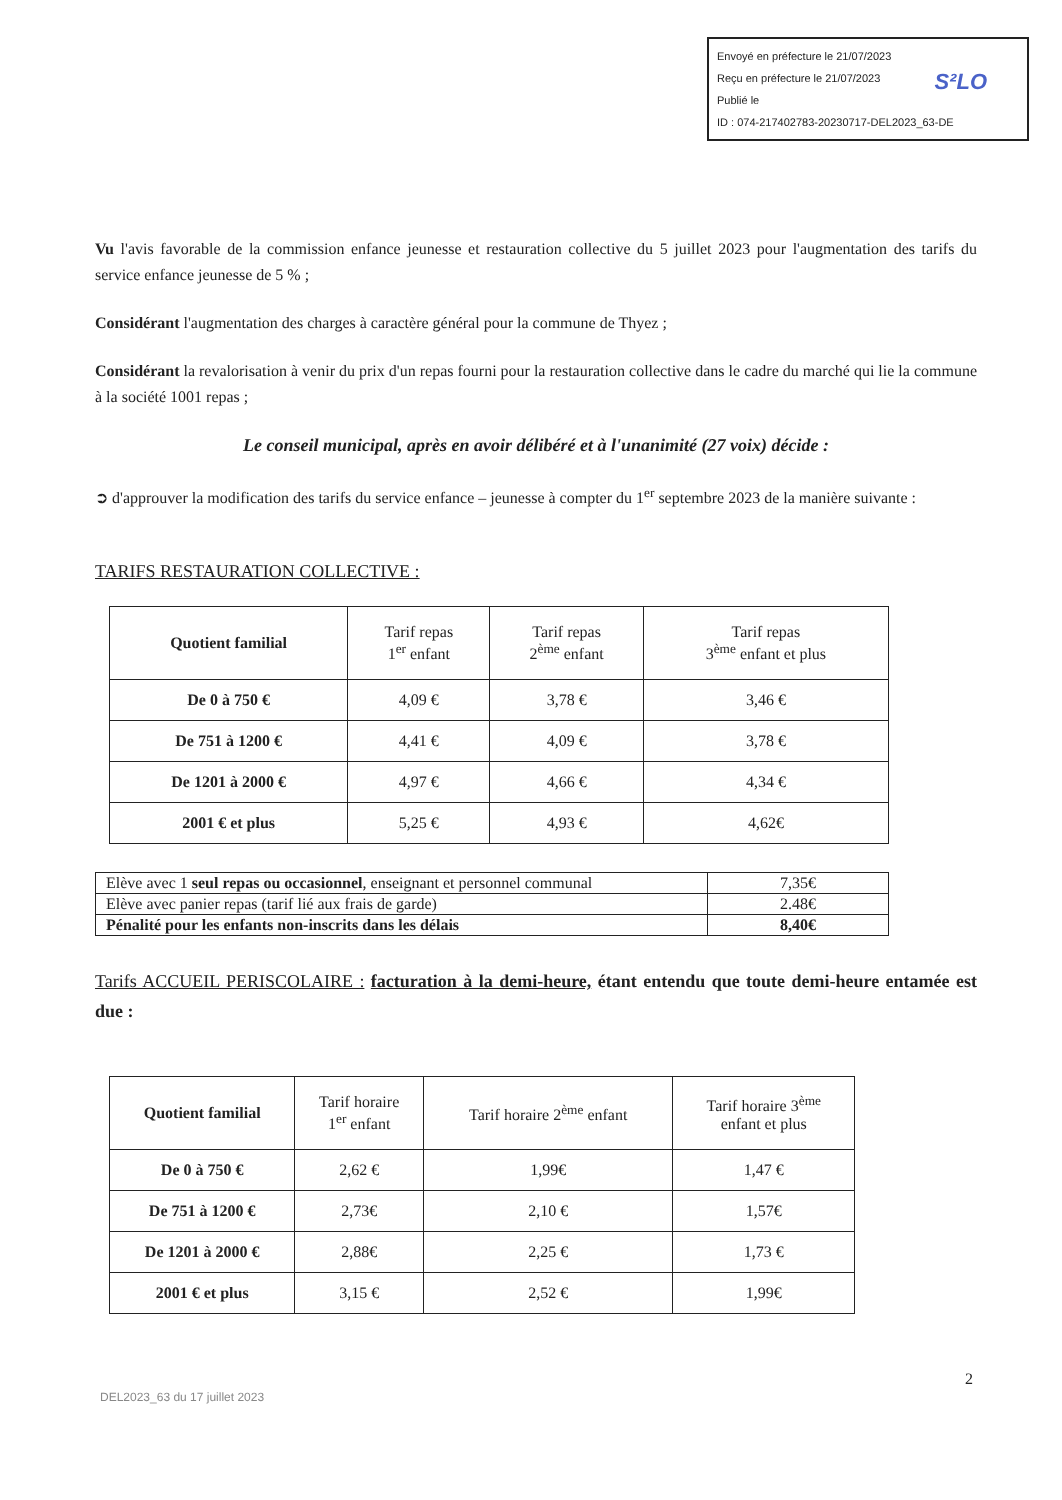Envoyé en préfecture le 21/07/2023
Reçu en préfecture le 21/07/2023
Publié le
ID : 074-217402783-20230717-DEL2023_63-DE
S²LO
Vu l'avis favorable de la commission enfance jeunesse et restauration collective du 5 juillet 2023 pour l'augmentation des tarifs du service enfance jeunesse de 5 % ;
Considérant l'augmentation des charges à caractère général pour la commune de Thyez ;
Considérant la revalorisation à venir du prix d'un repas fourni pour la restauration collective dans le cadre du marché qui lie la commune à la société 1001 repas ;
Le conseil municipal, après en avoir délibéré et à l'unanimité (27 voix) décide :
➲ d'approuver la modification des tarifs du service enfance – jeunesse à compter du 1<sup>er</sup> septembre 2023 de la manière suivante :
TARIFS RESTAURATION COLLECTIVE :
| Quotient familial | Tarif repas 1<sup>er</sup> enfant | Tarif repas 2<sup>ème</sup> enfant | Tarif repas 3<sup>ème</sup> enfant et plus |
| --- | --- | --- | --- |
| De 0 à 750 € | 4,09 € | 3,78 € | 3,46 € |
| De 751 à 1200 € | 4,41 € | 4,09 € | 3,78 € |
| De 1201 à 2000 € | 4,97 € | 4,66 € | 4,34 € |
| 2001 € et plus | 5,25 € | 4,93 € | 4,62€ |
| Elève avec 1 seul repas ou occasionnel , enseignant et personnel communal | 7,35€ |
| Elève avec panier repas (tarif lié aux frais de garde) | 2.48€ |
| Pénalité pour les enfants non-inscrits dans les délais | 8,40€ |
Tarifs ACCUEIL PERISCOLAIRE : facturation à la demi-heure, étant entendu que toute demi-heure entamée est due :
| Quotient familial | Tarif horaire 1<sup>er</sup> enfant | Tarif horaire 2<sup>ème</sup> enfant | Tarif horaire 3<sup>ème</sup> enfant et plus |
| --- | --- | --- | --- |
| De 0 à 750 € | 2,62 € | 1,99€ | 1,47 € |
| De 751 à 1200 € | 2,73€ | 2,10 € | 1,57€ |
| De 1201 à 2000 € | 2,88€ | 2,25 € | 1,73 € |
| 2001 € et plus | 3,15 € | 2,52 € | 1,99€ |
2
DEL2023_63 du 17 juillet 2023